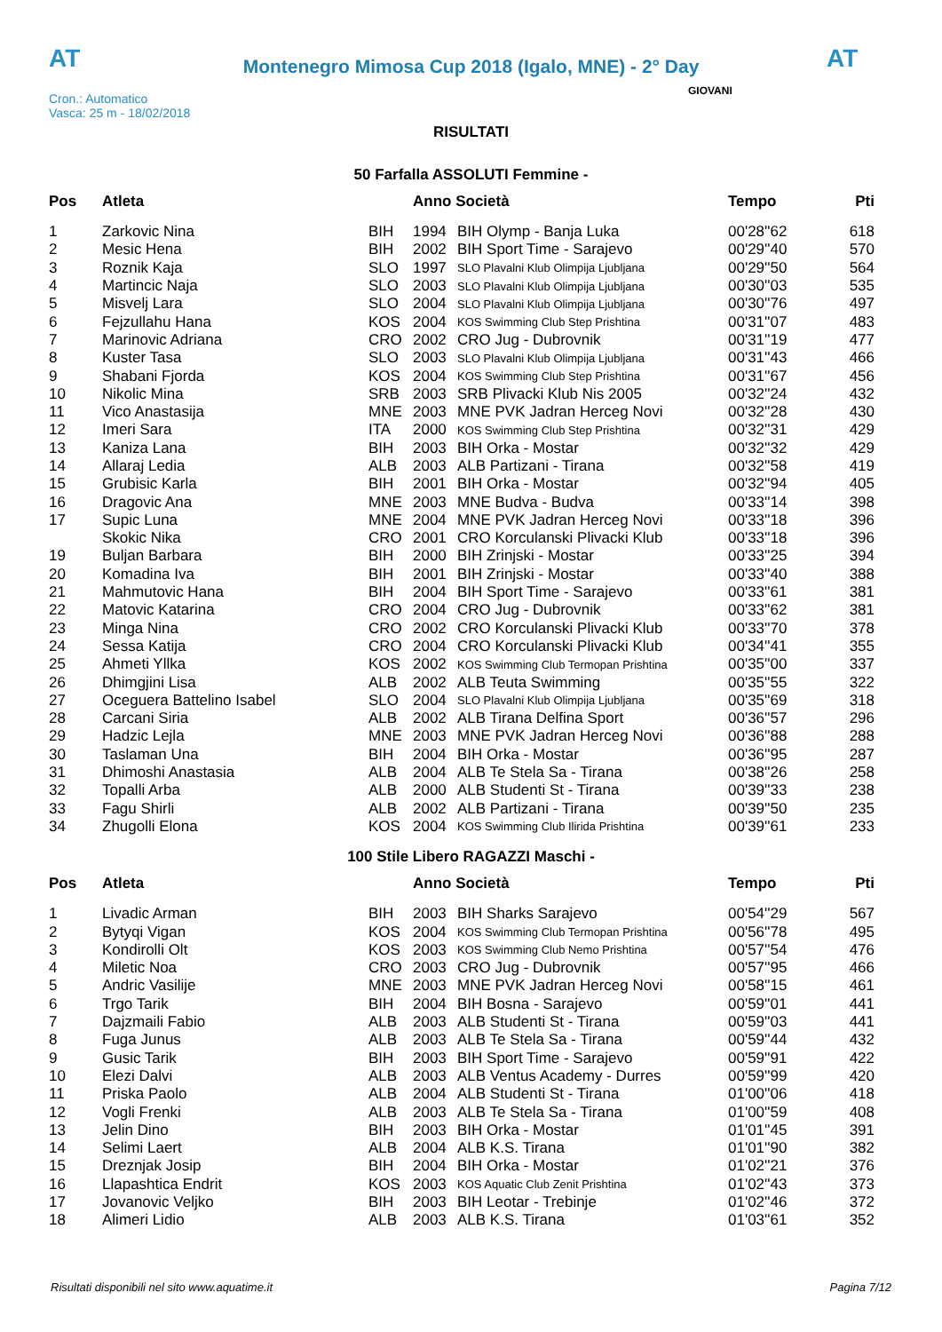AT
Montenegro Mimosa Cup 2018 (Igalo, MNE) - 2° Day
AT
Cron.: Automatico
Vasca: 25 m - 18/02/2018
GIOVANI
RISULTATI
50 Farfalla ASSOLUTI Femmine -
| Pos | Atleta | | Anno Società | | Tempo | Pti |
| --- | --- | --- | --- | --- | --- | --- |
| 1 | Zarkovic Nina | BIH | 1994 | BIH Olymp - Banja Luka | 00'28''62 | 618 |
| 2 | Mesic Hena | BIH | 2002 | BIH Sport Time - Sarajevo | 00'29''40 | 570 |
| 3 | Roznik Kaja | SLO | 1997 | SLO Plavalni Klub Olimpija Ljubljana | 00'29''50 | 564 |
| 4 | Martincic Naja | SLO | 2003 | SLO Plavalni Klub Olimpija Ljubljana | 00'30''03 | 535 |
| 5 | Misvelj Lara | SLO | 2004 | SLO Plavalni Klub Olimpija Ljubljana | 00'30''76 | 497 |
| 6 | Fejzullahu Hana | KOS | 2004 | KOS Swimming Club Step Prishtina | 00'31''07 | 483 |
| 7 | Marinovic Adriana | CRO | 2002 | CRO Jug - Dubrovnik | 00'31''19 | 477 |
| 8 | Kuster Tasa | SLO | 2003 | SLO Plavalni Klub Olimpija Ljubljana | 00'31''43 | 466 |
| 9 | Shabani Fjorda | KOS | 2004 | KOS Swimming Club Step Prishtina | 00'31''67 | 456 |
| 10 | Nikolic Mina | SRB | 2003 | SRB Plivacki Klub Nis 2005 | 00'32''24 | 432 |
| 11 | Vico Anastasija | MNE | 2003 | MNE PVK Jadran Herceg Novi | 00'32''28 | 430 |
| 12 | Imeri Sara | ITA | 2000 | KOS Swimming Club Step Prishtina | 00'32''31 | 429 |
| 13 | Kaniza Lana | BIH | 2003 | BIH Orka - Mostar | 00'32''32 | 429 |
| 14 | Allaraj Ledia | ALB | 2003 | ALB Partizani - Tirana | 00'32''58 | 419 |
| 15 | Grubisic Karla | BIH | 2001 | BIH Orka - Mostar | 00'32''94 | 405 |
| 16 | Dragovic Ana | MNE | 2003 | MNE Budva - Budva | 00'33''14 | 398 |
| 17 | Supic Luna | MNE | 2004 | MNE PVK Jadran Herceg Novi | 00'33''18 | 396 |
| | Skokic Nika | CRO | 2001 | CRO Korculanski Plivacki Klub | 00'33''18 | 396 |
| 19 | Buljan Barbara | BIH | 2000 | BIH Zrinjski - Mostar | 00'33''25 | 394 |
| 20 | Komadina Iva | BIH | 2001 | BIH Zrinjski - Mostar | 00'33''40 | 388 |
| 21 | Mahmutovic Hana | BIH | 2004 | BIH Sport Time - Sarajevo | 00'33''61 | 381 |
| 22 | Matovic Katarina | CRO | 2004 | CRO Jug - Dubrovnik | 00'33''62 | 381 |
| 23 | Minga Nina | CRO | 2002 | CRO Korculanski Plivacki Klub | 00'33''70 | 378 |
| 24 | Sessa Katija | CRO | 2004 | CRO Korculanski Plivacki Klub | 00'34''41 | 355 |
| 25 | Ahmeti Yllka | KOS | 2002 | KOS Swimming Club Termopan Prishtina | 00'35''00 | 337 |
| 26 | Dhimgjini Lisa | ALB | 2002 | ALB Teuta Swimming | 00'35''55 | 322 |
| 27 | Oceguera Battelino Isabel | SLO | 2004 | SLO Plavalni Klub Olimpija Ljubljana | 00'35''69 | 318 |
| 28 | Carcani Siria | ALB | 2002 | ALB Tirana Delfina Sport | 00'36''57 | 296 |
| 29 | Hadzic Lejla | MNE | 2003 | MNE PVK Jadran Herceg Novi | 00'36''88 | 288 |
| 30 | Taslaman Una | BIH | 2004 | BIH Orka - Mostar | 00'36''95 | 287 |
| 31 | Dhimoshi Anastasia | ALB | 2004 | ALB Te Stela Sa - Tirana | 00'38''26 | 258 |
| 32 | Topalli Arba | ALB | 2000 | ALB Studenti St - Tirana | 00'39''33 | 238 |
| 33 | Fagu Shirli | ALB | 2002 | ALB Partizani - Tirana | 00'39''50 | 235 |
| 34 | Zhugolli Elona | KOS | 2004 | KOS Swimming Club Ilirida Prishtina | 00'39''61 | 233 |
100 Stile Libero RAGAZZI Maschi -
| Pos | Atleta | | Anno Società | | Tempo | Pti |
| --- | --- | --- | --- | --- | --- | --- |
| 1 | Livadic Arman | BIH | 2003 | BIH Sharks Sarajevo | 00'54''29 | 567 |
| 2 | Bytyqi Vigan | KOS | 2004 | KOS Swimming Club Termopan Prishtina | 00'56''78 | 495 |
| 3 | Kondirolli Olt | KOS | 2003 | KOS Swimming Club Nemo Prishtina | 00'57''54 | 476 |
| 4 | Miletic Noa | CRO | 2003 | CRO Jug - Dubrovnik | 00'57''95 | 466 |
| 5 | Andric Vasilije | MNE | 2003 | MNE PVK Jadran Herceg Novi | 00'58''15 | 461 |
| 6 | Trgo Tarik | BIH | 2004 | BIH Bosna - Sarajevo | 00'59''01 | 441 |
| 7 | Dajzmaili Fabio | ALB | 2003 | ALB Studenti St - Tirana | 00'59''03 | 441 |
| 8 | Fuga Junus | ALB | 2003 | ALB Te Stela Sa - Tirana | 00'59''44 | 432 |
| 9 | Gusic Tarik | BIH | 2003 | BIH Sport Time - Sarajevo | 00'59''91 | 422 |
| 10 | Elezi Dalvi | ALB | 2003 | ALB Ventus Academy - Durres | 00'59''99 | 420 |
| 11 | Priska Paolo | ALB | 2004 | ALB Studenti St - Tirana | 01'00''06 | 418 |
| 12 | Vogli Frenki | ALB | 2003 | ALB Te Stela Sa - Tirana | 01'00''59 | 408 |
| 13 | Jelin Dino | BIH | 2003 | BIH Orka - Mostar | 01'01''45 | 391 |
| 14 | Selimi Laert | ALB | 2004 | ALB K.S. Tirana | 01'01''90 | 382 |
| 15 | Dreznjak Josip | BIH | 2004 | BIH Orka - Mostar | 01'02''21 | 376 |
| 16 | Llapashtica Endrit | KOS | 2003 | KOS Aquatic Club Zenit Prishtina | 01'02''43 | 373 |
| 17 | Jovanovic Veljko | BIH | 2003 | BIH Leotar - Trebinje | 01'02''46 | 372 |
| 18 | Alimeri Lidio | ALB | 2003 | ALB K.S. Tirana | 01'03''61 | 352 |
Risultati disponibili nel sito www.aquatime.it Pagina 7/12